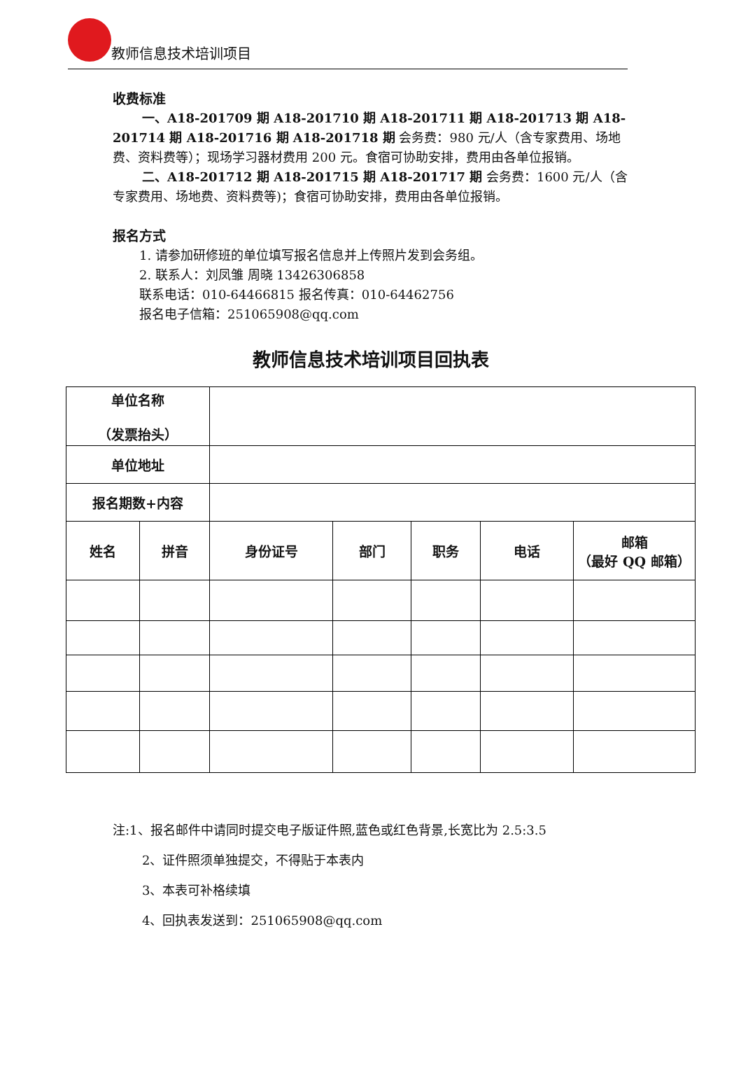教师信息技术培训项目
收费标准
一、A18-201709 期 A18-201710 期 A18-201711 期 A18-201713 期 A18-201714 期 A18-201716 期 A18-201718 期 会务费：980 元/人（含专家费用、场地费、资料费等）；现场学习器材费用 200 元。食宿可协助安排，费用由各单位报销。
二、A18-201712 期 A18-201715 期 A18-201717 期 会务费：1600 元/人（含专家费用、场地费、资料费等)；食宿可协助安排，费用由各单位报销。
报名方式
1. 请参加研修班的单位填写报名信息并上传照片发到会务组。
2. 联系人：刘凤雏 周晓 13426306858
联系电话：010-64466815 报名传真：010-64462756
报名电子信箱：251065908@qq.com
教师信息技术培训项目回执表
| 单位名称 （发票抬头） | | | | | | |
| 单位地址 | | | | | | |
| 报名期数+内容 | | | | | | |
| 姓名 | 拼音 | 身份证号 | 部门 | 职务 | 电话 | 邮箱 （最好 QQ 邮箱） |
注:1、报名邮件中请同时提交电子版证件照,蓝色或红色背景,长宽比为 2.5:3.5
2、证件照须单独提交，不得贴于本表内
3、本表可补格续填
4、回执表发送到：251065908@qq.com